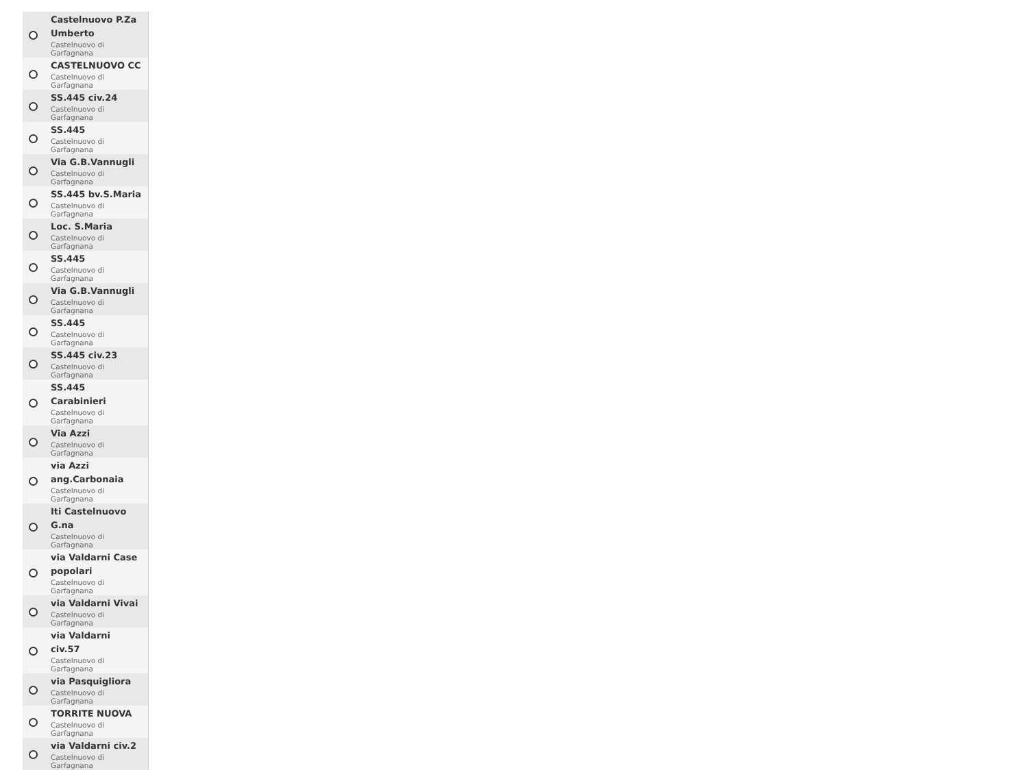Castelnuovo P.Za Umberto
Castelnuovo di Garfagnana
CASTELNUOVO CC
Castelnuovo di Garfagnana
SS.445 civ.24
Castelnuovo di Garfagnana
SS.445
Castelnuovo di Garfagnana
Via G.B.Vannugli
Castelnuovo di Garfagnana
SS.445 bv.S.Maria
Castelnuovo di Garfagnana
Loc. S.Maria
Castelnuovo di Garfagnana
SS.445
Castelnuovo di Garfagnana
Via G.B.Vannugli
Castelnuovo di Garfagnana
SS.445
Castelnuovo di Garfagnana
SS.445 civ.23
Castelnuovo di Garfagnana
SS.445 Carabinieri
Castelnuovo di Garfagnana
Via Azzi
Castelnuovo di Garfagnana
via Azzi ang.Carbonaia
Castelnuovo di Garfagnana
Iti Castelnuovo G.na
Castelnuovo di Garfagnana
via Valdarni Case popolari
Castelnuovo di Garfagnana
via Valdarni Vivai
Castelnuovo di Garfagnana
via Valdarni civ.57
Castelnuovo di Garfagnana
via Pasquigliora
Castelnuovo di Garfagnana
TORRITE NUOVA
Castelnuovo di Garfagnana
via Valdarni civ.2
Castelnuovo di Garfagnana